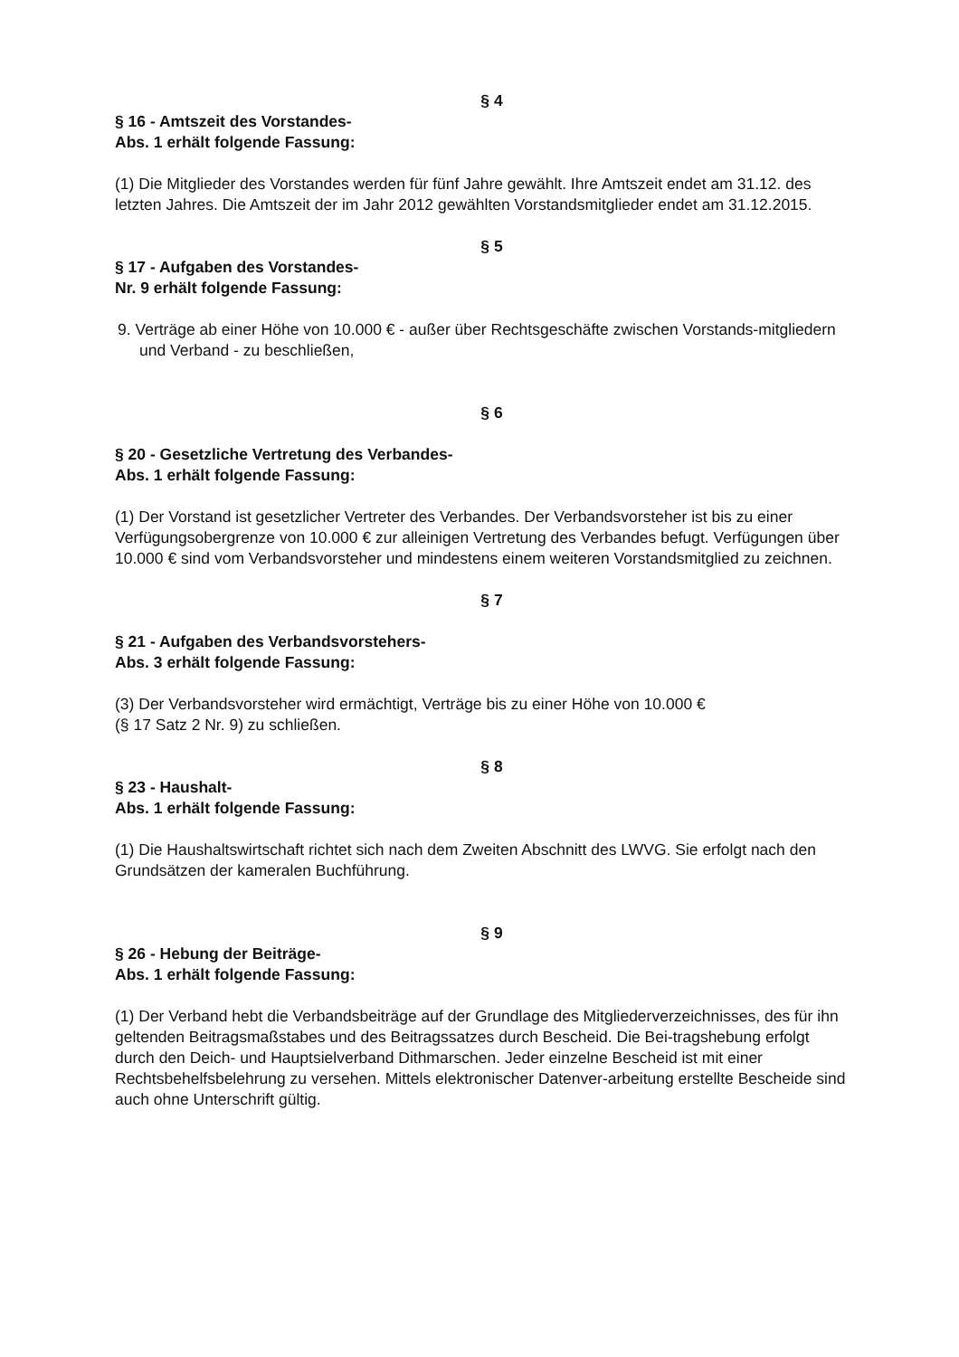§ 4
§ 16 - Amtszeit des Vorstandes-
Abs. 1 erhält folgende Fassung:
(1) Die Mitglieder des Vorstandes werden für fünf Jahre gewählt. Ihre Amtszeit endet am 31.12. des letzten Jahres. Die Amtszeit der im Jahr 2012 gewählten Vorstandsmitglieder endet am 31.12.2015.
§ 5
§ 17 - Aufgaben des Vorstandes-
Nr. 9 erhält folgende Fassung:
9. Verträge ab einer Höhe von 10.000 € - außer über Rechtsgeschäfte zwischen Vorstands-mitgliedern und Verband - zu beschließen,
§ 6
§ 20 - Gesetzliche Vertretung des Verbandes-
Abs. 1 erhält folgende Fassung:
(1) Der Vorstand ist gesetzlicher Vertreter des Verbandes. Der Verbandsvorsteher ist bis zu einer Verfügungsobergrenze von 10.000 € zur alleinigen Vertretung des Verbandes befugt. Verfügungen über 10.000 € sind vom Verbandsvorsteher und mindestens einem weiteren Vorstandsmitglied zu zeichnen.
§ 7
§ 21 - Aufgaben des Verbandsvorstehers-
Abs. 3 erhält folgende Fassung:
(3) Der Verbandsvorsteher wird ermächtigt, Verträge bis zu einer Höhe von 10.000 €
(§ 17 Satz 2 Nr. 9) zu schließen.
§ 8
§ 23 - Haushalt-
Abs. 1 erhält folgende Fassung:
(1) Die Haushaltswirtschaft richtet sich nach dem Zweiten Abschnitt des LWVG. Sie erfolgt nach den Grundsätzen der kameralen Buchführung.
§ 9
§ 26 - Hebung der Beiträge-
Abs. 1 erhält folgende Fassung:
(1) Der Verband hebt die Verbandsbeiträge auf der Grundlage des Mitgliederverzeichnisses, des für ihn geltenden Beitragsmaßstabes und des Beitragssatzes durch Bescheid. Die Bei-tragshebung erfolgt durch den Deich- und Hauptsielverband Dithmarschen. Jeder einzelne Bescheid ist mit einer Rechtsbehelfsbelehrung zu versehen. Mittels elektronischer Datenver-arbeitung erstellte Bescheide sind auch ohne Unterschrift gültig.